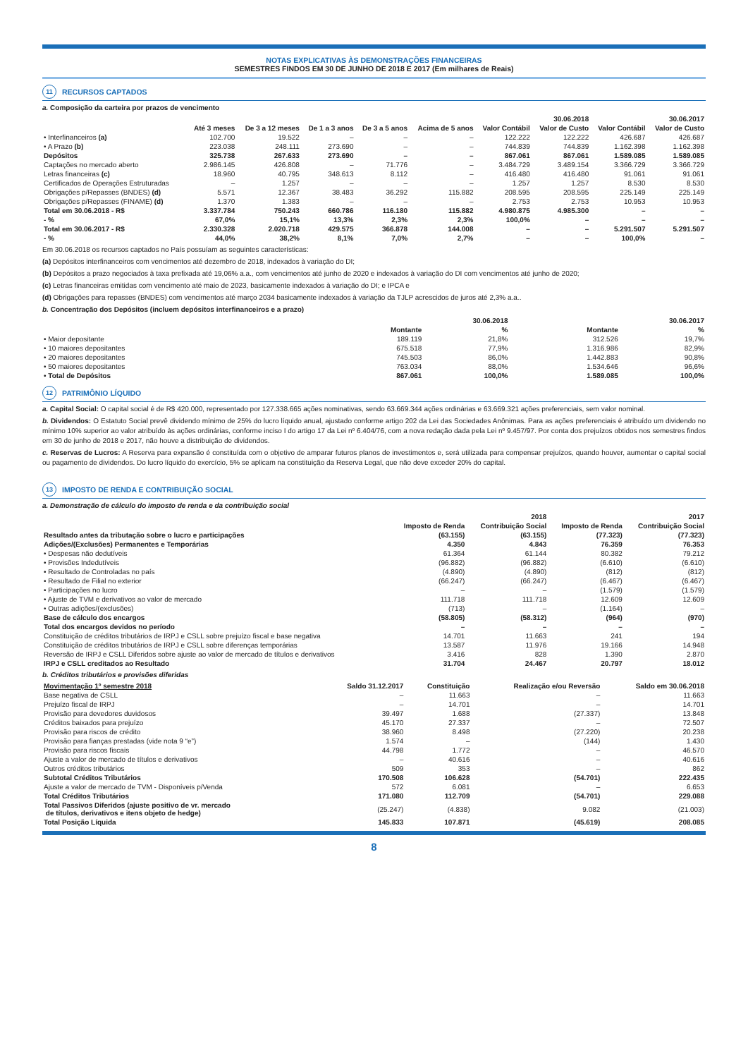NOTAS EXPLICATIVAS ÀS DEMONSTRAÇÕES FINANCEIRAS
SEMESTRES FINDOS EM 30 DE JUNHO DE 2018 E 2017 (Em milhares de Reais)
11 RECURSOS CAPTADOS
a. Composição da carteira por prazos de vencimento
| | | | | | | 30.06.2018 | | 30.06.2017 | |
| --- | --- | --- | --- | --- | --- | --- | --- | --- | --- |
| | Até 3 meses | De 3 a 12 meses | De 1 a 3 anos | De 3 a 5 anos | Acima de 5 anos | Valor Contábil | Valor de Custo | Valor Contábil | Valor de Custo |
| • Interfinanceiros (a) | 102.700 | 19.522 | – | – | – | 122.222 | 122.222 | 426.687 | 426.687 |
| • A Prazo (b) | 223.038 | 248.111 | 273.690 | – | – | 744.839 | 744.839 | 1.162.398 | 1.162.398 |
| Depósitos | 325.738 | 267.633 | 273.690 | – | – | 867.061 | 867.061 | 1.589.085 | 1.589.085 |
| Captações no mercado aberto | 2.986.145 | 426.808 | – | 71.776 | – | 3.484.729 | 3.489.154 | 3.366.729 | 3.366.729 |
| Letras financeiras (c) | 18.960 | 40.795 | 348.613 | 8.112 | – | 416.480 | 416.480 | 91.061 | 91.061 |
| Certificados de Operações Estruturadas | – | 1.257 | – | – | – | 1.257 | 1.257 | 8.530 | 8.530 |
| Obrigações p/Repasses (BNDES) (d) | 5.571 | 12.367 | 38.483 | 36.292 | 115.882 | 208.595 | 208.595 | 225.149 | 225.149 |
| Obrigações p/Repasses (FINAME) (d) | 1.370 | 1.383 | – | – | – | 2.753 | 2.753 | 10.953 | 10.953 |
| Total em 30.06.2018 - R$ | 3.337.784 | 750.243 | 660.786 | 116.180 | 115.882 | 4.980.875 | 4.985.300 | – | – |
| - % | 67,0% | 15,1% | 13,3% | 2,3% | 2,3% | 100,0% | – | – | – |
| Total em 30.06.2017 - R$ | 2.330.328 | 2.020.718 | 429.575 | 366.878 | 144.008 | – | – | 5.291.507 | 5.291.507 |
| - % | 44,0% | 38,2% | 8,1% | 7,0% | 2,7% | – | – | 100,0% | – |
Em 30.06.2018 os recursos captados no País possuíam as seguintes características:
(a) Depósitos interfinanceiros com vencimentos até dezembro de 2018, indexados à variação do DI;
(b) Depósitos a prazo negociados à taxa prefixada até 19,06% a.a., com vencimentos até junho de 2020 e indexados à variação do DI com vencimentos até junho de 2020;
(c) Letras financeiras emitidas com vencimento até maio de 2023, basicamente indexados à variação do DI; e IPCA e
(d) Obrigações para repasses (BNDES) com vencimentos até março 2034 basicamente indexados à variação da TJLP acrescidos de juros até 2,3% a.a..
b. Concentração dos Depósitos (incluem depósitos interfinanceiros e a prazo)
| | 30.06.2018 | | 30.06.2017 | |
| --- | --- | --- | --- | --- |
| | Montante | % | Montante | % |
| • Maior depositante | 189.119 | 21,8% | 312.526 | 19,7% |
| • 10 maiores depositantes | 675.518 | 77,9% | 1.316.986 | 82,9% |
| • 20 maiores depositantes | 745.503 | 86,0% | 1.442.883 | 90,8% |
| • 50 maiores depositantes | 763.034 | 88,0% | 1.534.646 | 96,6% |
| • Total de Depósitos | 867.061 | 100,0% | 1.589.085 | 100,0% |
12 PATRIMÔNIO LÍQUIDO
a. Capital Social: O capital social é de R$ 420.000, representado por 127.338.665 ações nominativas, sendo 63.669.344 ações ordinárias e 63.669.321 ações preferenciais, sem valor nominal.
b. Dividendos: O Estatuto Social prevê dividendo mínimo de 25% do lucro líquido anual, ajustado conforme artigo 202 da Lei das Sociedades Anônimas. Para as ações preferenciais é atribuído um dividendo no mínimo 10% superior ao valor atribuído às ações ordinárias, conforme inciso I do artigo 17 da Lei nº 6.404/76, com a nova redação dada pela Lei nº 9.457/97. Por conta dos prejuízos obtidos nos semestres findos em 30 de junho de 2018 e 2017, não houve a distribuição de dividendos.
c. Reservas de Lucros: A Reserva para expansão é constituída com o objetivo de amparar futuros planos de investimentos e, será utilizada para compensar prejuízos, quando houver, aumentar o capital social ou pagamento de dividendos. Do lucro líquido do exercício, 5% se aplicam na constituição da Reserva Legal, que não deve exceder 20% do capital.
13 IMPOSTO DE RENDA E CONTRIBUIÇÃO SOCIAL
a. Demonstração de cálculo do imposto de renda e da contribuição social
| | 2018 | | 2017 | |
| --- | --- | --- | --- | --- |
| | Imposto de Renda | Contribuição Social | Imposto de Renda | Contribuição Social |
| Resultado antes da tributação sobre o lucro e participações | (63.155) | (63.155) | (77.323) | (77.323) |
| Adições/(Exclusões) Permanentes e Temporárias | 4.350 | 4.843 | 76.359 | 76.353 |
| • Despesas não dedutíveis | 61.364 | 61.144 | 80.382 | 79.212 |
| • Provisões Indedutíveis | (96.882) | (96.882) | (6.610) | (6.610) |
| • Resultado de Controladas no país | (4.890) | (4.890) | (812) | (812) |
| • Resultado de Filial no exterior | (66.247) | (66.247) | (6.467) | (6.467) |
| • Participações no lucro | – | – | (1.579) | (1.579) |
| • Ajuste de TVM e derivativos ao valor de mercado | 111.718 | 111.718 | 12.609 | 12.609 |
| • Outras adições/(exclusões) | (713) | – | (1.164) | – |
| Base de cálculo dos encargos | (58.805) | (58.312) | (964) | (970) |
| Total dos encargos devidos no período | – | – | – | – |
| Constituição de créditos tributários de IRPJ e CSLL sobre prejuízo fiscal e base negativa | 14.701 | 11.663 | 241 | 194 |
| Constituição de créditos tributários de IRPJ e CSLL sobre diferenças temporárias | 13.587 | 11.976 | 19.166 | 14.948 |
| Reversão de IRPJ e CSLL Diferidos sobre ajuste ao valor de mercado de títulos e derivativos | 3.416 | 828 | 1.390 | 2.870 |
| IRPJ e CSLL creditados ao Resultado | 31.704 | 24.467 | 20.797 | 18.012 |
b. Créditos tributários e provisões diferidas
| Movimentação 1º semestre 2018 | Saldo 31.12.2017 | Constituição | Realização e/ou Reversão | Saldo em 30.06.2018 |
| --- | --- | --- | --- | --- |
| Base negativa de CSLL | – | 11.663 | – | 11.663 |
| Prejuízo fiscal de IRPJ | – | 14.701 | – | 14.701 |
| Provisão para devedores duvidosos | 39.497 | 1.688 | (27.337) | 13.848 |
| Créditos baixados para prejuízo | 45.170 | 27.337 | – | 72.507 |
| Provisão para riscos de crédito | 38.960 | 8.498 | (27.220) | 20.238 |
| Provisão para fianças prestadas (vide nota 9 “e”) | 1.574 | – | (144) | 1.430 |
| Provisão para riscos fiscais | 44.798 | 1.772 | – | 46.570 |
| Ajuste a valor de mercado de títulos e derivativos | – | 40.616 | – | 40.616 |
| Outros créditos tributários | 509 | 353 | – | 862 |
| Subtotal Créditos Tributários | 170.508 | 106.628 | (54.701) | 222.435 |
| Ajuste a valor de mercado de TVM - Disponíveis p/Venda | 572 | 6.081 | – | 6.653 |
| Total Créditos Tributários | 171.080 | 112.709 | (54.701) | 229.088 |
| Total Passivos Diferidos (ajuste positivo de vr. mercado de títulos, derivativos e itens objeto de hedge) | (25.247) | (4.838) | 9.082 | (21.003) |
| Total Posição Líquida | 145.833 | 107.871 | (45.619) | 208.085 |
8